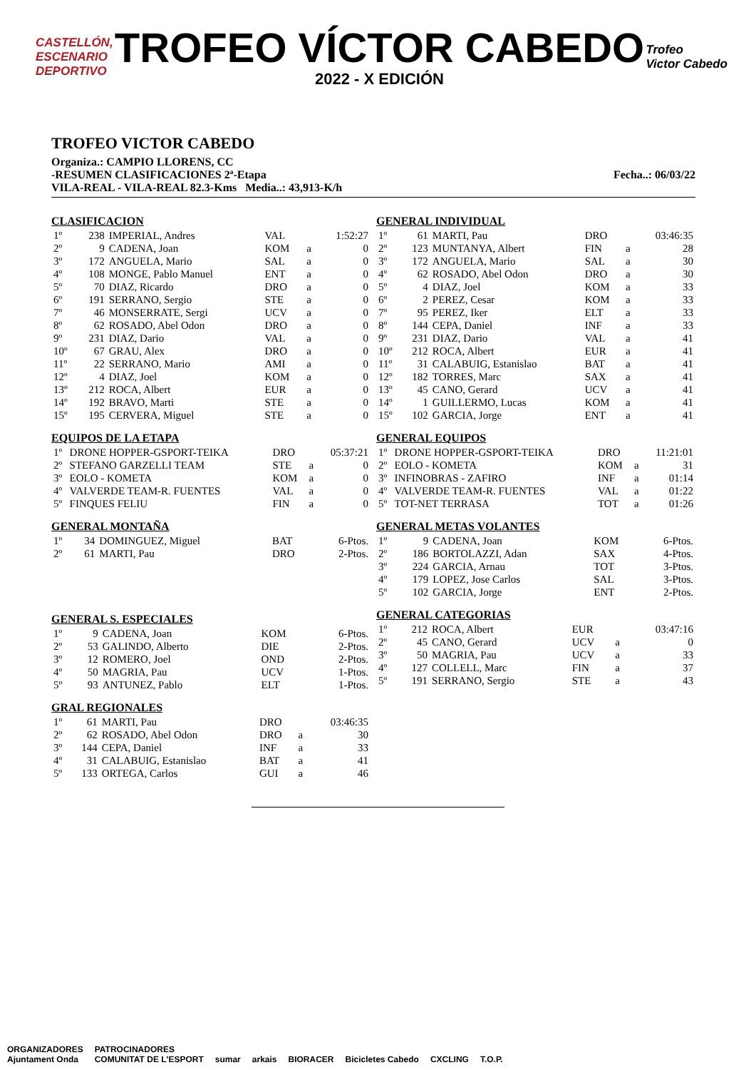CASTELLÓN,
ESCENARIO
DEPORTIVO
TROFEO VÍCTOR CABEDO
2022 - X EDICIÓN
Trofeo
Victor Cabedo
TROFEO VICTOR CABEDO
Organiza.: CAMPIO LLORENS, CC
-RESUMEN CLASIFICACIONES 2ª-Etapa Fecha..: 06/03/22
VILA-REAL - VILA-REAL 82.3-Kms Media..: 43,913-K/h
CLASIFICACION
| 1º | 238 | IMPERIAL, Andres | VAL | | 1:52:27 |
| 2º | 9 | CADENA, Joan | KOM | a | 0 |
| 3º | 172 | ANGUELA, Mario | SAL | a | 0 |
| 4º | 108 | MONGE, Pablo Manuel | ENT | a | 0 |
| 5º | 70 | DIAZ, Ricardo | DRO | a | 0 |
| 6º | 191 | SERRANO, Sergio | STE | a | 0 |
| 7º | 46 | MONSERRATE, Sergi | UCV | a | 0 |
| 8º | 62 | ROSADO, Abel Odon | DRO | a | 0 |
| 9º | 231 | DIAZ, Dario | VAL | a | 0 |
| 10º | 67 | GRAU, Alex | DRO | a | 0 |
| 11º | 22 | SERRANO, Mario | AMI | a | 0 |
| 12º | 4 | DIAZ, Joel | KOM | a | 0 |
| 13º | 212 | ROCA, Albert | EUR | a | 0 |
| 14º | 192 | BRAVO, Marti | STE | a | 0 |
| 15º | 195 | CERVERA, Miguel | STE | a | 0 |
EQUIPOS DE LA ETAPA
| 1º | DRONE HOPPER-GSPORT-TEIKA | DRO | | 05:37:21 |
| 2º | STEFANO GARZELLI TEAM | STE | a | 0 |
| 3º | EOLO - KOMETA | KOM | a | 0 |
| 4º | VALVERDE TEAM-R. FUENTES | VAL | a | 0 |
| 5º | FINQUES FELIU | FIN | a | 0 |
GENERAL MONTAÑA
| 1º | 34 | DOMINGUEZ, Miguel | BAT | 6-Ptos. |
| 2º | 61 | MARTI, Pau | DRO | 2-Ptos. |
GENERAL S. ESPECIALES
| 1º | 9 | CADENA, Joan | KOM | 6-Ptos. |
| 2º | 53 | GALINDO, Alberto | DIE | 2-Ptos. |
| 3º | 12 | ROMERO, Joel | OND | 2-Ptos. |
| 4º | 50 | MAGRIA, Pau | UCV | 1-Ptos. |
| 5º | 93 | ANTUNEZ, Pablo | ELT | 1-Ptos. |
GRAL REGIONALES
| 1º | 61 | MARTI, Pau | DRO | | 03:46:35 |
| 2º | 62 | ROSADO, Abel Odon | DRO | a | 30 |
| 3º | 144 | CEPA, Daniel | INF | a | 33 |
| 4º | 31 | CALABUIG, Estanislao | BAT | a | 41 |
| 5º | 133 | ORTEGA, Carlos | GUI | a | 46 |
GENERAL INDIVIDUAL
| 1º | 61 | MARTI, Pau | DRO | | 03:46:35 |
| 2º | 123 | MUNTANYA, Albert | FIN | a | 28 |
| 3º | 172 | ANGUELA, Mario | SAL | a | 30 |
| 4º | 62 | ROSADO, Abel Odon | DRO | a | 30 |
| 5º | 4 | DIAZ, Joel | KOM | a | 33 |
| 6º | 2 | PEREZ, Cesar | KOM | a | 33 |
| 7º | 95 | PEREZ, Iker | ELT | a | 33 |
| 8º | 144 | CEPA, Daniel | INF | a | 33 |
| 9º | 231 | DIAZ, Dario | VAL | a | 41 |
| 10º | 212 | ROCA, Albert | EUR | a | 41 |
| 11º | 31 | CALABUIG, Estanislao | BAT | a | 41 |
| 12º | 182 | TORRES, Marc | SAX | a | 41 |
| 13º | 45 | CANO, Gerard | UCV | a | 41 |
| 14º | 1 | GUILLERMO, Lucas | KOM | a | 41 |
| 15º | 102 | GARCIA, Jorge | ENT | a | 41 |
GENERAL EQUIPOS
| 1º | DRONE HOPPER-GSPORT-TEIKA | DRO | | 11:21:01 |
| 2º | EOLO - KOMETA | KOM | a | 31 |
| 3º | INFINOBRAS - ZAFIRO | INF | a | 01:14 |
| 4º | VALVERDE TEAM-R. FUENTES | VAL | a | 01:22 |
| 5º | TOT-NET TERRASA | TOT | a | 01:26 |
GENERAL METAS VOLANTES
| 1º | 9 | CADENA, Joan | KOM | 6-Ptos. |
| 2º | 186 | BORTOLAZZI, Adan | SAX | 4-Ptos. |
| 3º | 224 | GARCIA, Arnau | TOT | 3-Ptos. |
| 4º | 179 | LOPEZ, Jose Carlos | SAL | 3-Ptos. |
| 5º | 102 | GARCIA, Jorge | ENT | 2-Ptos. |
GENERAL CATEGORIAS
| 1º | 212 | ROCA, Albert | EUR | | 03:47:16 |
| 2º | 45 | CANO, Gerard | UCV | a | 0 |
| 3º | 50 | MAGRIA, Pau | UCV | a | 33 |
| 4º | 127 | COLLELL, Marc | FIN | a | 37 |
| 5º | 191 | SERRANO, Sergio | STE | a | 43 |
ORGANIZADORES
Ajuntament Onda PATROCINADORES
COMUNITAT DE L'ESPORT sumar arkais BIORACER Bicicletes Cabedo CXCLING T.O.P.